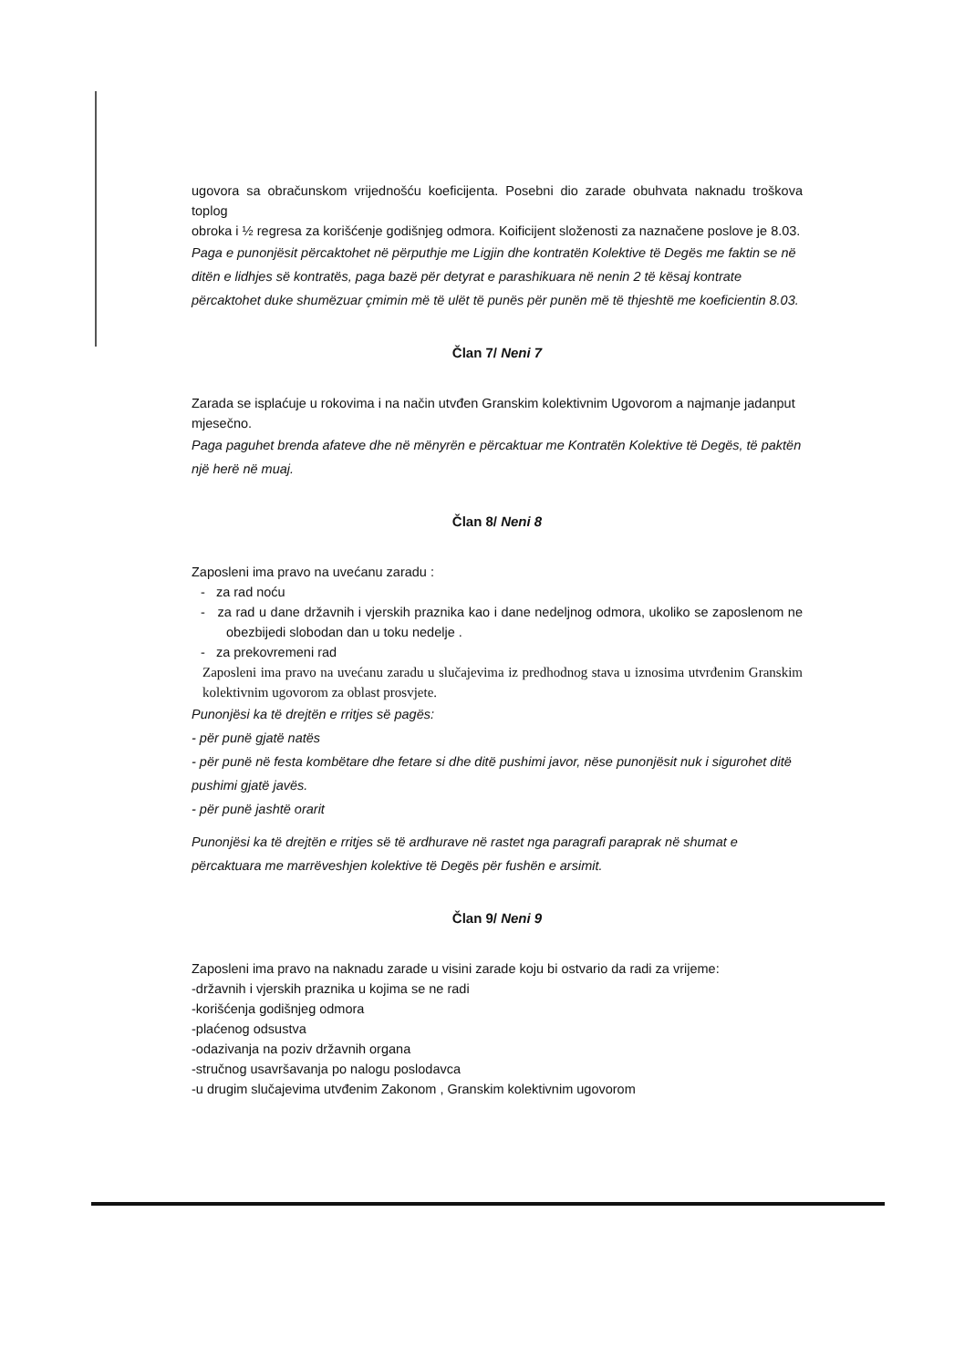ugovora sa obračunskom vrijednošću koeficijenta. Posebni dio zarade obuhvata naknadu troškova toplog
obroka i ½ regresa za korišćenje godišnjeg odmora. Koificijent složenosti za naznačene poslove je 8.03.
Paga e punonjësit përcaktohet në përputhje me Ligjin dhe kontratën Kolektive të Degës me faktin se në ditën e lidhjes së kontratës, paga bazë për detyrat e parashikuara në nenin 2 të kësaj kontrate përcaktohet duke shumëzuar çmimin më të ulët të punës për punën më të thjeshtë me koeficientin 8.03.
Član 7/ Neni 7
Zarada se isplaćuje u rokovima i na način utvđen Granskim kolektivnim Ugovorom a najmanje jadanput mjesečno.
Paga paguhet brenda afateve dhe në mënyrën e përcaktuar me Kontratën Kolektive të Degës, të paktën një herë në muaj.
Član 8/ Neni 8
Zaposleni ima pravo na uvećanu zaradu :
- za rad noću
- za rad u dane državnih i vjerskih praznika kao i dane nedeljnog odmora, ukoliko se zaposlenom ne obezbijedi slobodan dan u toku nedelje .
- za prekovremeni rad
Zaposleni ima pravo na uvećanu zaradu u slučajevima iz predhodnog stava u iznosima utvrđenim Granskim kolektivnim ugovorom za oblast prosvjete.
Punonjësi ka të drejtën e rritjes së pagës:
- për punë gjatë natës
- për punë në festa kombëtare dhe fetare si dhe ditë pushimi javor, nëse punonjësit nuk i sigurohet ditë pushimi gjatë javës.
- për punë jashtë orarit
Punonjësi ka të drejtën e rritjes së të ardhurave në rastet nga paragrafi paraprak në shumat e përcaktuara me marrëveshjen kolektive të Degës për fushën e arsimit.
Član 9/ Neni 9
Zaposleni ima pravo na naknadu zarade u visini zarade koju bi ostvario da radi za vrijeme:
-državnih i vjerskih praznika u kojima se ne radi
-korišćenja godišnjeg odmora
-plaćenog odsustva
-odazivanja na poziv državnih organa
-stručnog usavršavanja po nalogu poslodavca
-u drugim slučajevima utvđenim Zakonom , Granskim kolektivnim ugovorom